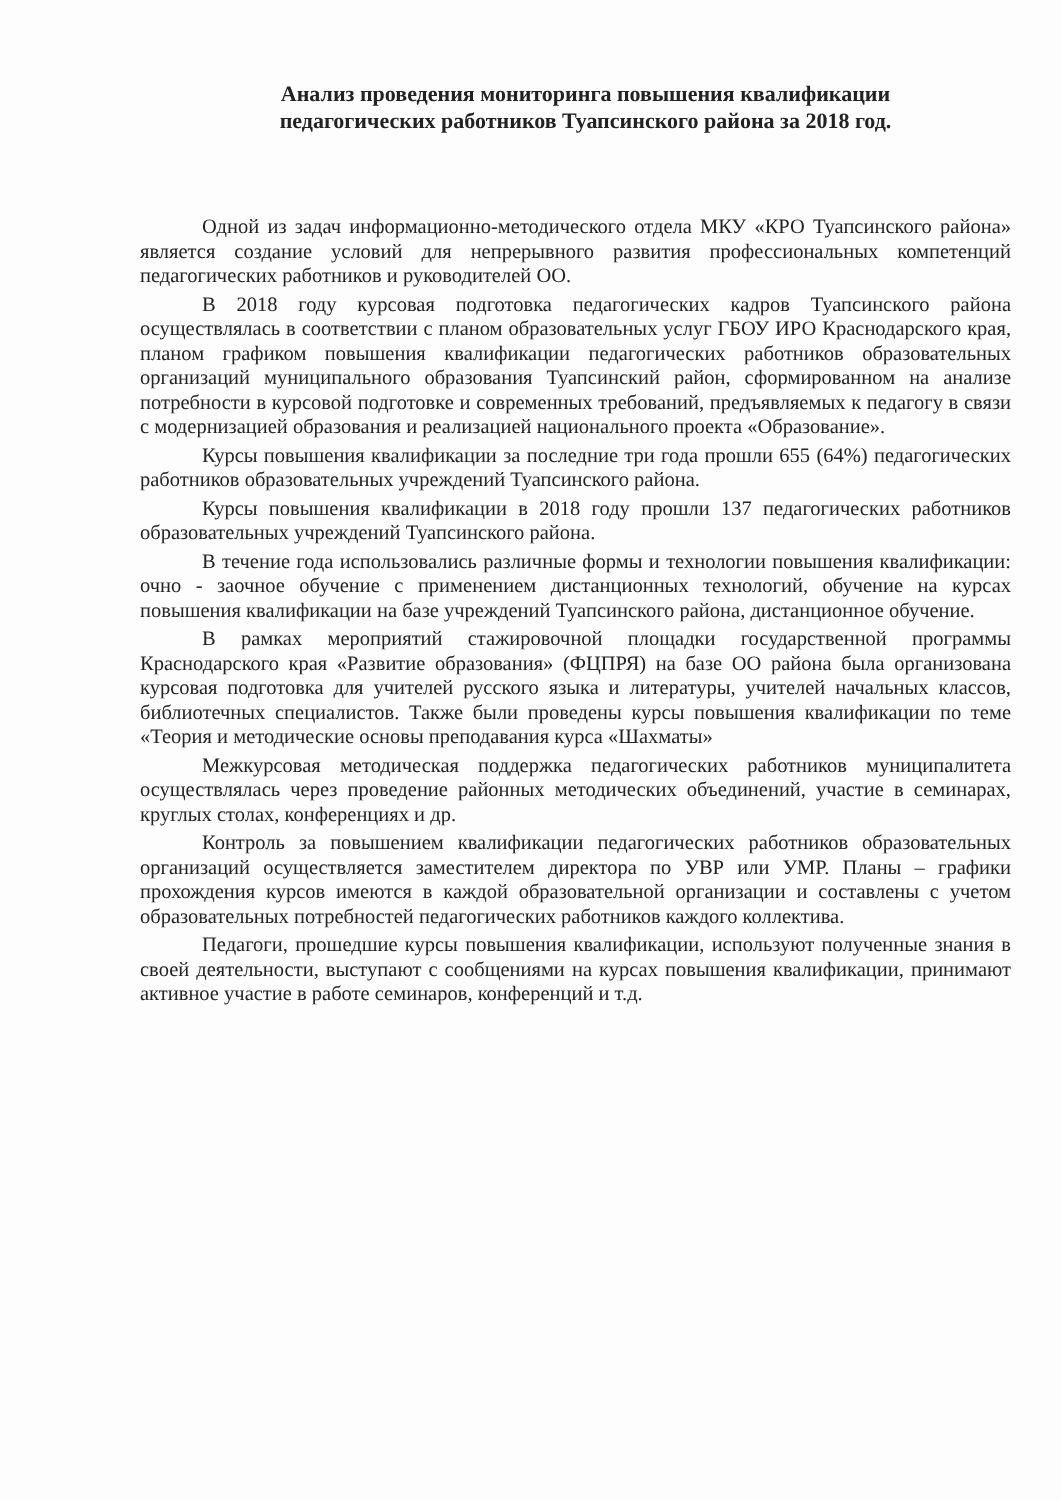Анализ проведения мониторинга повышения квалификации
педагогических работников Туапсинского района за 2018 год.
Одной из задач информационно-методического отдела МКУ «КРО Туапсинского района» является создание условий для непрерывного развития профессиональных компетенций педагогических работников и руководителей ОО.
В 2018 году курсовая подготовка педагогических кадров Туапсинского района осуществлялась в соответствии с планом образовательных услуг ГБОУ ИРО Краснодарского края, планом графиком повышения квалификации педагогических работников образовательных организаций муниципального образования Туапсинский район, сформированном на анализе потребности в курсовой подготовке и современных требований, предъявляемых к педагогу в связи с модернизацией образования и реализацией национального проекта «Образование».
Курсы повышения квалификации за последние три года прошли 655 (64%) педагогических работников образовательных учреждений Туапсинского района.
Курсы повышения квалификации в 2018 году прошли 137 педагогических работников образовательных учреждений Туапсинского района.
В течение года использовались различные формы и технологии повышения квалификации: очно - заочное обучение с применением дистанционных технологий, обучение на курсах повышения квалификации на базе учреждений Туапсинского района, дистанционное обучение.
В рамках мероприятий стажировочной площадки государственной программы Краснодарского края «Развитие образования» (ФЦПРЯ) на базе ОО района была организована курсовая подготовка для учителей русского языка и литературы, учителей начальных классов, библиотечных специалистов. Также были проведены курсы повышения квалификации по теме «Теория и методические основы преподавания курса «Шахматы»
Межкурсовая методическая поддержка педагогических работников муниципалитета осуществлялась через проведение районных методических объединений, участие в семинарах, круглых столах, конференциях и др.
Контроль за повышением квалификации педагогических работников образовательных организаций осуществляется заместителем директора по УВР или УМР. Планы – графики прохождения курсов имеются в каждой образовательной организации и составлены с учетом образовательных потребностей педагогических работников каждого коллектива.
Педагоги, прошедшие курсы повышения квалификации, используют полученные знания в своей деятельности, выступают с сообщениями на курсах повышения квалификации, принимают активное участие в работе семинаров, конференций и т.д.